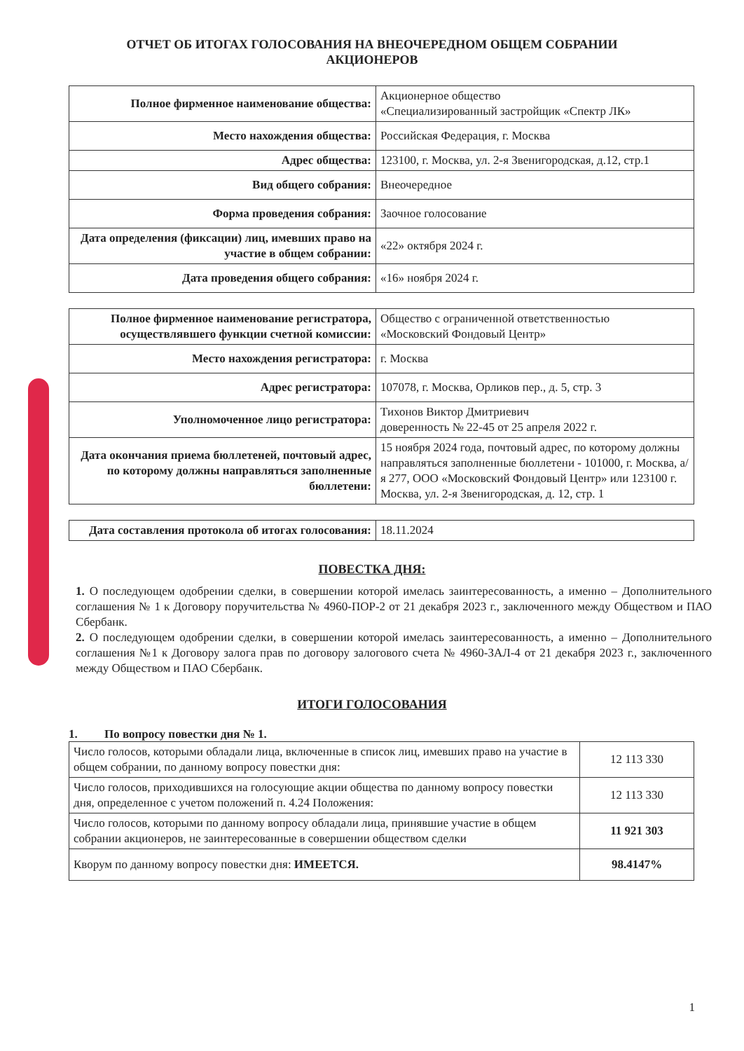ОТЧЕТ ОБ ИТОГАХ ГОЛОСОВАНИЯ НА ВНЕОЧЕРЕДНОМ ОБЩЕМ СОБРАНИИ
АКЦИОНЕРОВ
| Полное фирменное наименование общества: | Акционерное общество «Специализированный застройщик «Спектр ЛК» |
| Место нахождения общества: | Российская Федерация, г. Москва |
| Адрес общества: | 123100, г. Москва, ул. 2-я Звенигородская, д.12, стр.1 |
| Вид общего собрания: | Внеочередное |
| Форма проведения собрания: | Заочное голосование |
| Дата определения (фиксации) лиц, имевших право на участие в общем собрании: | «22» октября 2024 г. |
| Дата проведения общего собрания: | «16» ноября 2024 г. |
| Полное фирменное наименование регистратора, осуществлявшего функции счетной комиссии: | Общество с ограниченной ответственностью «Московский Фондовый Центр» |
| Место нахождения регистратора: | г. Москва |
| Адрес регистратора: | 107078, г. Москва, Орликов пер., д. 5, стр. 3 |
| Уполномоченное лицо регистратора: | Тихонов Виктор Дмитриевич доверенность № 22-45 от 25 апреля 2022 г. |
| Дата окончания приема бюллетеней, почтовый адрес, по которому должны направляться заполненные бюллетени: | 15 ноября 2024 года, почтовый адрес, по которому должны направляться заполненные бюллетени - 101000, г. Москва, а/я 277, ООО «Московский Фондовый Центр» или 123100 г. Москва, ул. 2-я Звенигородская, д. 12, стр. 1 |
| Дата составления протокола об итогах голосования: | 18.11.2024 |
ПОВЕСТКА ДНЯ:
1. О последующем одобрении сделки, в совершении которой имелась заинтересованность, а именно – Дополнительного соглашения № 1 к Договору поручительства № 4960-ПОР-2 от 21 декабря 2023 г., заключенного между Обществом и ПАО Сбербанк.
2. О последующем одобрении сделки, в совершении которой имелась заинтересованность, а именно – Дополнительного соглашения №1 к Договору залога прав по договору залогового счета № 4960-ЗАЛ-4 от 21 декабря 2023 г., заключенного между Обществом и ПАО Сбербанк.
ИТОГИ ГОЛОСОВАНИЯ
1. По вопросу повестки дня № 1.
| Число голосов, которыми обладали лица, включенные в список лиц, имевших право на участие в общем собрании, по данному вопросу повестки дня: | 12 113 330 |
| Число голосов, приходившихся на голосующие акции общества по данному вопросу повестки дня, определенное с учетом положений п. 4.24 Положения: | 12 113 330 |
| Число голосов, которыми по данному вопросу обладали лица, принявшие участие в общем собрании акционеров, не заинтересованные в совершении обществом сделки | 11 921 303 |
| Кворум по данному вопросу повестки дня: ИМЕЕТСЯ. | 98.4147% |
1